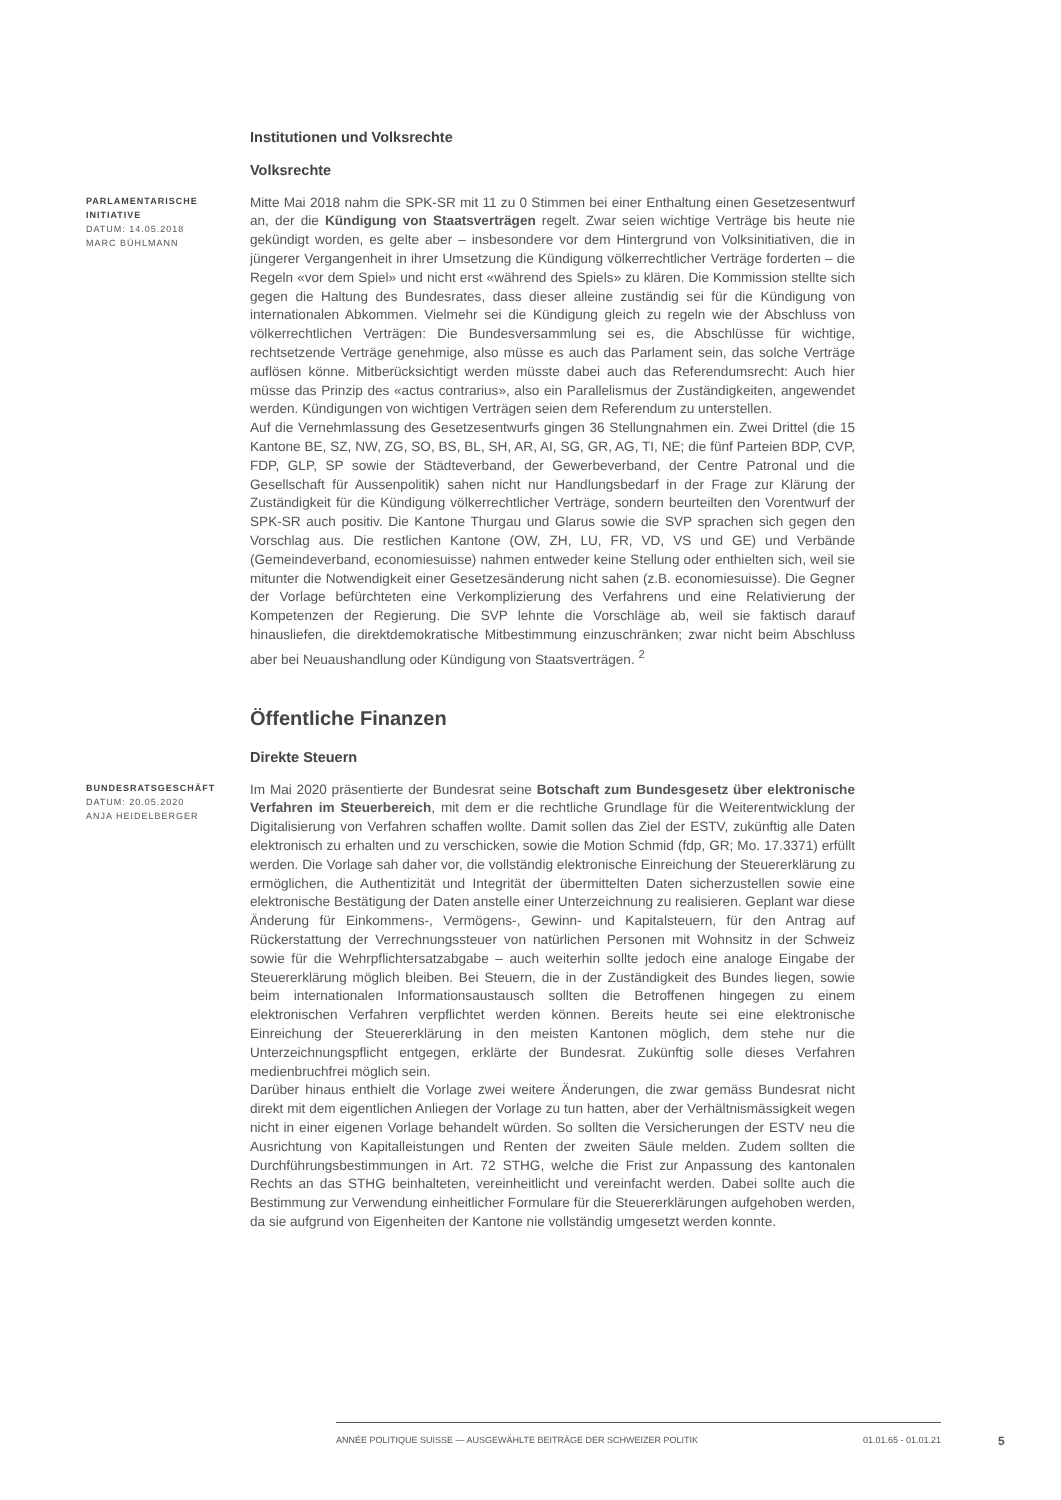Institutionen und Volksrechte
Volksrechte
PARLAMENTARISCHE INITIATIVE
DATUM: 14.05.2018
MARC BÜHLMANN
Mitte Mai 2018 nahm die SPK-SR mit 11 zu 0 Stimmen bei einer Enthaltung einen Gesetzesentwurf an, der die Kündigung von Staatsverträgen regelt. Zwar seien wichtige Verträge bis heute nie gekündigt worden, es gelte aber – insbesondere vor dem Hintergrund von Volksinitiativen, die in jüngerer Vergangenheit in ihrer Umsetzung die Kündigung völkerrechtlicher Verträge forderten – die Regeln «vor dem Spiel» und nicht erst «während des Spiels» zu klären. Die Kommission stellte sich gegen die Haltung des Bundesrates, dass dieser alleine zuständig sei für die Kündigung von internationalen Abkommen. Vielmehr sei die Kündigung gleich zu regeln wie der Abschluss von völkerrechtlichen Verträgen: Die Bundesversammlung sei es, die Abschlüsse für wichtige, rechtsetzende Verträge genehmige, also müsse es auch das Parlament sein, das solche Verträge auflösen könne. Mitberücksichtigt werden müsste dabei auch das Referendumsrecht: Auch hier müsse das Prinzip des «actus contrarius», also ein Parallelismus der Zuständigkeiten, angewendet werden. Kündigungen von wichtigen Verträgen seien dem Referendum zu unterstellen.
Auf die Vernehmlassung des Gesetzesentwurfs gingen 36 Stellungnahmen ein. Zwei Drittel (die 15 Kantone BE, SZ, NW, ZG, SO, BS, BL, SH, AR, AI, SG, GR, AG, TI, NE; die fünf Parteien BDP, CVP, FDP, GLP, SP sowie der Städteverband, der Gewerbeverband, der Centre Patronal und die Gesellschaft für Aussenpolitik) sahen nicht nur Handlungsbedarf in der Frage zur Klärung der Zuständigkeit für die Kündigung völkerrechtlicher Verträge, sondern beurteilten den Vorentwurf der SPK-SR auch positiv. Die Kantone Thurgau und Glarus sowie die SVP sprachen sich gegen den Vorschlag aus. Die restlichen Kantone (OW, ZH, LU, FR, VD, VS und GE) und Verbände (Gemeindeverband, economiesuisse) nahmen entweder keine Stellung oder enthielten sich, weil sie mitunter die Notwendigkeit einer Gesetzesänderung nicht sahen (z.B. economiesuisse). Die Gegner der Vorlage befürchteten eine Verkomplizierung des Verfahrens und eine Relativierung der Kompetenzen der Regierung. Die SVP lehnte die Vorschläge ab, weil sie faktisch darauf hinausliefen, die direktdemokratische Mitbestimmung einzuschränken; zwar nicht beim Abschluss aber bei Neuaushandlung oder Kündigung von Staatsverträgen. <sup>2</sup>
Öffentliche Finanzen
Direkte Steuern
BUNDESRATSGESCHÄFT
DATUM: 20.05.2020
ANJA HEIDELBERGER
Im Mai 2020 präsentierte der Bundesrat seine Botschaft zum Bundesgesetz über elektronische Verfahren im Steuerbereich, mit dem er die rechtliche Grundlage für die Weiterentwicklung der Digitalisierung von Verfahren schaffen wollte. Damit sollen das Ziel der ESTV, zukünftig alle Daten elektronisch zu erhalten und zu verschicken, sowie die Motion Schmid (fdp, GR; Mo. 17.3371) erfüllt werden. Die Vorlage sah daher vor, die vollständig elektronische Einreichung der Steuererklärung zu ermöglichen, die Authentizität und Integrität der übermittelten Daten sicherzustellen sowie eine elektronische Bestätigung der Daten anstelle einer Unterzeichnung zu realisieren. Geplant war diese Änderung für Einkommens-, Vermögens-, Gewinn- und Kapitalsteuern, für den Antrag auf Rückerstattung der Verrechnungssteuer von natürlichen Personen mit Wohnsitz in der Schweiz sowie für die Wehrpflichtersatzabgabe – auch weiterhin sollte jedoch eine analoge Eingabe der Steuererklärung möglich bleiben. Bei Steuern, die in der Zuständigkeit des Bundes liegen, sowie beim internationalen Informationsaustausch sollten die Betroffenen hingegen zu einem elektronischen Verfahren verpflichtet werden können. Bereits heute sei eine elektronische Einreichung der Steuererklärung in den meisten Kantonen möglich, dem stehe nur die Unterzeichnungspflicht entgegen, erklärte der Bundesrat. Zukünftig solle dieses Verfahren medienbruchfrei möglich sein.
Darüber hinaus enthielt die Vorlage zwei weitere Änderungen, die zwar gemäss Bundesrat nicht direkt mit dem eigentlichen Anliegen der Vorlage zu tun hatten, aber der Verhältnismässigkeit wegen nicht in einer eigenen Vorlage behandelt würden. So sollten die Versicherungen der ESTV neu die Ausrichtung von Kapitalleistungen und Renten der zweiten Säule melden. Zudem sollten die Durchführungsbestimmungen in Art. 72 STHG, welche die Frist zur Anpassung des kantonalen Rechts an das STHG beinhalteten, vereinheitlicht und vereinfacht werden. Dabei sollte auch die Bestimmung zur Verwendung einheitlicher Formulare für die Steuererklärungen aufgehoben werden, da sie aufgrund von Eigenheiten der Kantone nie vollständig umgesetzt werden konnte.
ANNÉE POLITIQUE SUISSE — AUSGEWÄHLTE BEITRÄGE DER SCHWEIZER POLITIK 01.01.65 - 01.01.21
5